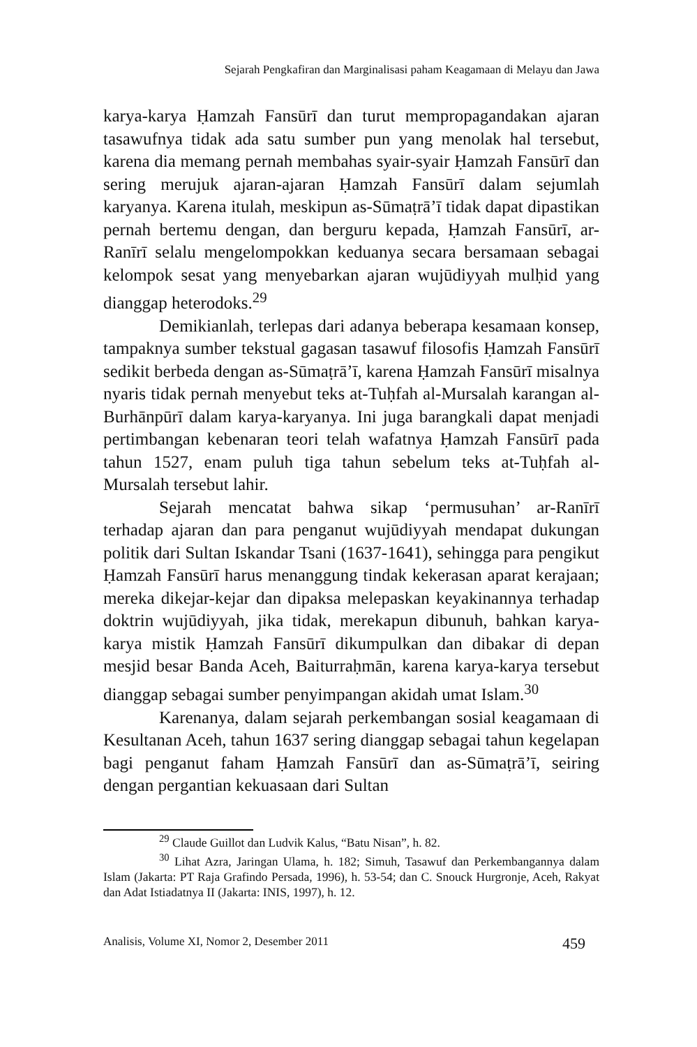Sejarah Pengkafiran dan Marginalisasi paham Keagamaan di Melayu dan Jawa
karya-karya Ḥamzah Fansūrī dan turut mempropagandakan ajaran tasawufnya tidak ada satu sumber pun yang menolak hal tersebut, karena dia memang pernah membahas syair-syair Ḥamzah Fansūrī dan sering merujuk ajaran-ajaran Ḥamzah Fansūrī dalam sejumlah karyanya. Karena itulah, meskipun as-Sūmaṭrā’ī tidak dapat dipastikan pernah bertemu dengan, dan berguru kepada, Ḥamzah Fansūrī, ar-Ranīrī selalu mengelompokkan keduanya secara bersamaan sebagai kelompok sesat yang menyebarkan ajaran wujūdiyyah mulḥid yang dianggap heterodoks.<sup>29</sup>
Demikianlah, terlepas dari adanya beberapa kesamaan konsep, tampaknya sumber tekstual gagasan tasawuf filosofis Ḥamzah Fansūrī sedikit berbeda dengan as-Sūmaṭrā’ī, karena Ḥamzah Fansūrī misalnya nyaris tidak pernah menyebut teks at-Tuḥfah al-Mursalah karangan al-Burhānpūrī dalam karya-karyanya. Ini juga barangkali dapat menjadi pertimbangan kebenaran teori telah wafatnya Ḥamzah Fansūrī pada tahun 1527, enam puluh tiga tahun sebelum teks at-Tuḥfah al-Mursalah tersebut lahir.
Sejarah mencatat bahwa sikap ‘permusuhan’ ar-Ranīrī terhadap ajaran dan para penganut wujūdiyyah mendapat dukungan politik dari Sultan Iskandar Tsani (1637-1641), sehingga para pengikut Ḥamzah Fansūrī harus menanggung tindak kekerasan aparat kerajaan; mereka dikejar-kejar dan dipaksa melepaskan keyakinannya terhadap doktrin wujūdiyyah, jika tidak, merekapun dibunuh, bahkan karya-karya mistik Ḥamzah Fansūrī dikumpulkan dan dibakar di depan mesjid besar Banda Aceh, Baiturraḥmān, karena karya-karya tersebut dianggap sebagai sumber penyimpangan akidah umat Islam.<sup>30</sup>
Karenanya, dalam sejarah perkembangan sosial keagamaan di Kesultanan Aceh, tahun 1637 sering dianggap sebagai tahun kegelapan bagi penganut faham Ḥamzah Fansūrī dan as-Sūmaṭrā’ī, seiring dengan pergantian kekuasaan dari Sultan
<sup>29</sup> Claude Guillot dan Ludvik Kalus, “Batu Nisan”, h. 82.
<sup>30</sup> Lihat Azra, Jaringan Ulama, h. 182; Simuh, Tasawuf dan Perkembangannya dalam Islam (Jakarta: PT Raja Grafindo Persada, 1996), h. 53-54; dan C. Snouck Hurgronje, Aceh, Rakyat dan Adat Istiadatnya II (Jakarta: INIS, 1997), h. 12.
Analisis, Volume XI, Nomor 2, Desember 2011 459